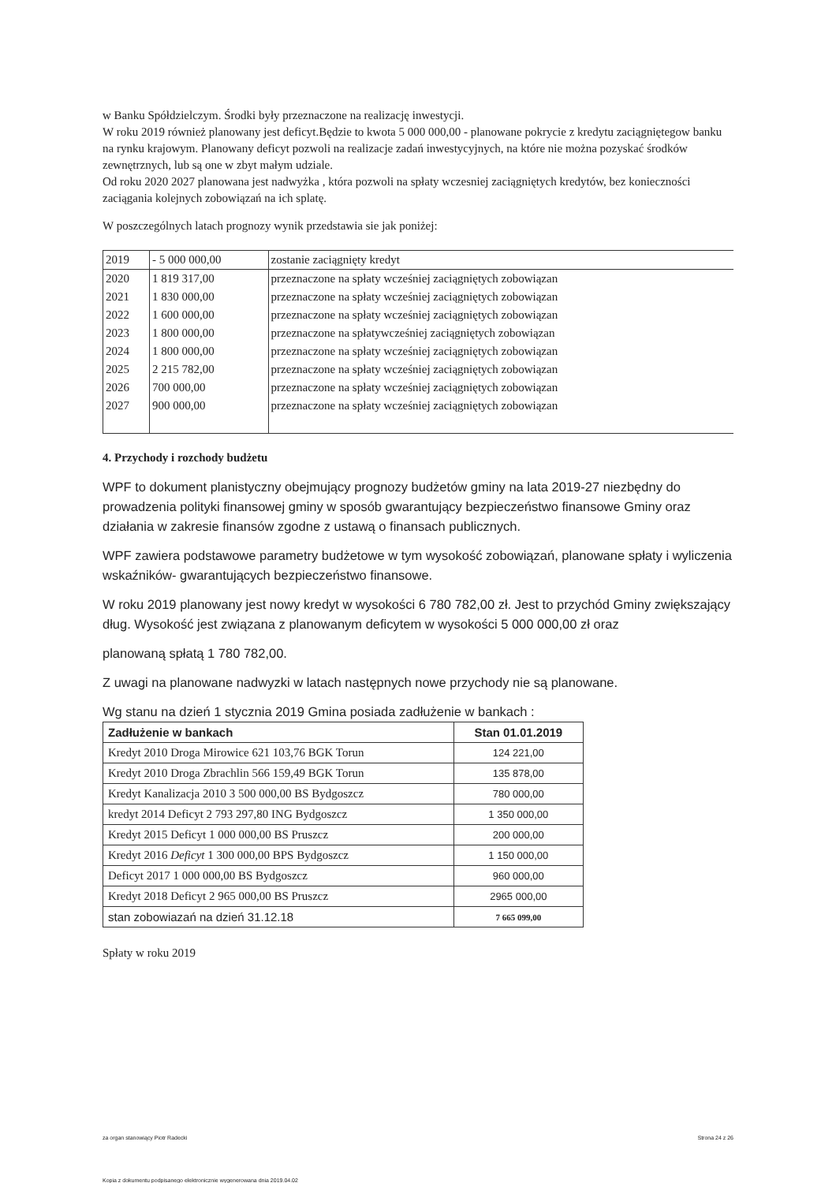w Banku Spółdzielczym. Środki były przeznaczone na realizację inwestycji.
W roku 2019 również planowany jest deficyt.Będzie to kwota 5 000 000,00 - planowane pokrycie z kredytu zaciągniętegow banku na rynku krajowym. Planowany deficyt pozwoli na realizacje zadań inwestycyjnych, na które nie można pozyskać środków zewnętrznych, lub są one w zbyt małym udziale.
Od roku 2020 2027 planowana jest nadwyżka , która pozwoli na spłaty wczesniej zaciągniętych kredytów, bez konieczności zaciągania kolejnych zobowiązań na ich splatę.
W poszczególnych latach prognozy wynik przedstawia sie jak poniżej:
| 2019 | - 5 000 000,00 | zostanie zaciągnięty kredyt |
| 2020 | 1 819 317,00 | przeznaczone na spłaty wcześniej zaciągniętych zobowiązan |
| 2021 | 1 830 000,00 | przeznaczone na spłaty wcześniej zaciągniętych zobowiązan |
| 2022 | 1 600 000,00 | przeznaczone na spłaty wcześniej zaciągniętych zobowiązan |
| 2023 | 1 800 000,00 | przeznaczone na spłatywcześniej zaciągniętych zobowiązan |
| 2024 | 1 800 000,00 | przeznaczone na spłaty wcześniej zaciągniętych zobowiązan |
| 2025 | 2 215 782,00 | przeznaczone na spłaty wcześniej zaciągniętych zobowiązan |
| 2026 | 700 000,00 | przeznaczone na spłaty wcześniej zaciągniętych zobowiązan |
| 2027 | 900 000,00 | przeznaczone na spłaty wcześniej zaciągniętych zobowiązan |
4. Przychody i rozchody budżetu
WPF to dokument planistyczny obejmujący prognozy budżetów gminy na lata 2019-27 niezbędny do prowadzenia polityki finansowej gminy w sposób gwarantujący bezpieczeństwo finansowe Gminy oraz działania w zakresie finansów zgodne z ustawą o finansach publicznych.
WPF zawiera podstawowe parametry budżetowe w tym wysokość zobowiązań, planowane spłaty i wyliczenia wskaźników- gwarantujących bezpieczeństwo finansowe.
W roku 2019 planowany jest nowy kredyt w wysokości 6 780 782,00 zł. Jest to przychód Gminy zwiększający dług. Wysokość jest związana z planowanym deficytem w wysokości 5 000 000,00 zł oraz
planowaną spłatą 1 780 782,00.
Z uwagi na planowane nadwyzki w latach następnych nowe przychody nie są planowane.
Wg stanu na dzień 1 stycznia 2019 Gmina posiada zadłużenie w bankach :
| Zadłużenie w bankach | Stan 01.01.2019 |
| --- | --- |
| Kredyt 2010 Droga Mirowice 621 103,76 BGK Torun | 124 221,00 |
| Kredyt 2010 Droga Zbrachlin 566 159,49 BGK Torun | 135 878,00 |
| Kredyt Kanalizacja 2010 3 500 000,00 BS Bydgoszcz | 780 000,00 |
| kredyt 2014 Deficyt 2 793 297,80 ING Bydgoszcz | 1 350 000,00 |
| Kredyt 2015 Deficyt 1 000 000,00 BS Pruszcz | 200 000,00 |
| Kredyt 2016 Deficyt 1 300 000,00 BPS Bydgoszcz | 1 150 000,00 |
| Deficyt 2017 1 000 000,00 BS Bydgoszcz | 960 000,00 |
| Kredyt 2018 Deficyt 2 965 000,00 BS Pruszcz | 2965 000,00 |
| stan zobowiazań na dzień 31.12.18 | 7 665 099,00 |
Spłaty w roku 2019
za organ stanowiący Piotr Radecki Strona 24 z 26
Kopia z dokumentu podpisanego elektronicznie wygenerowana dnia 2019.04.02